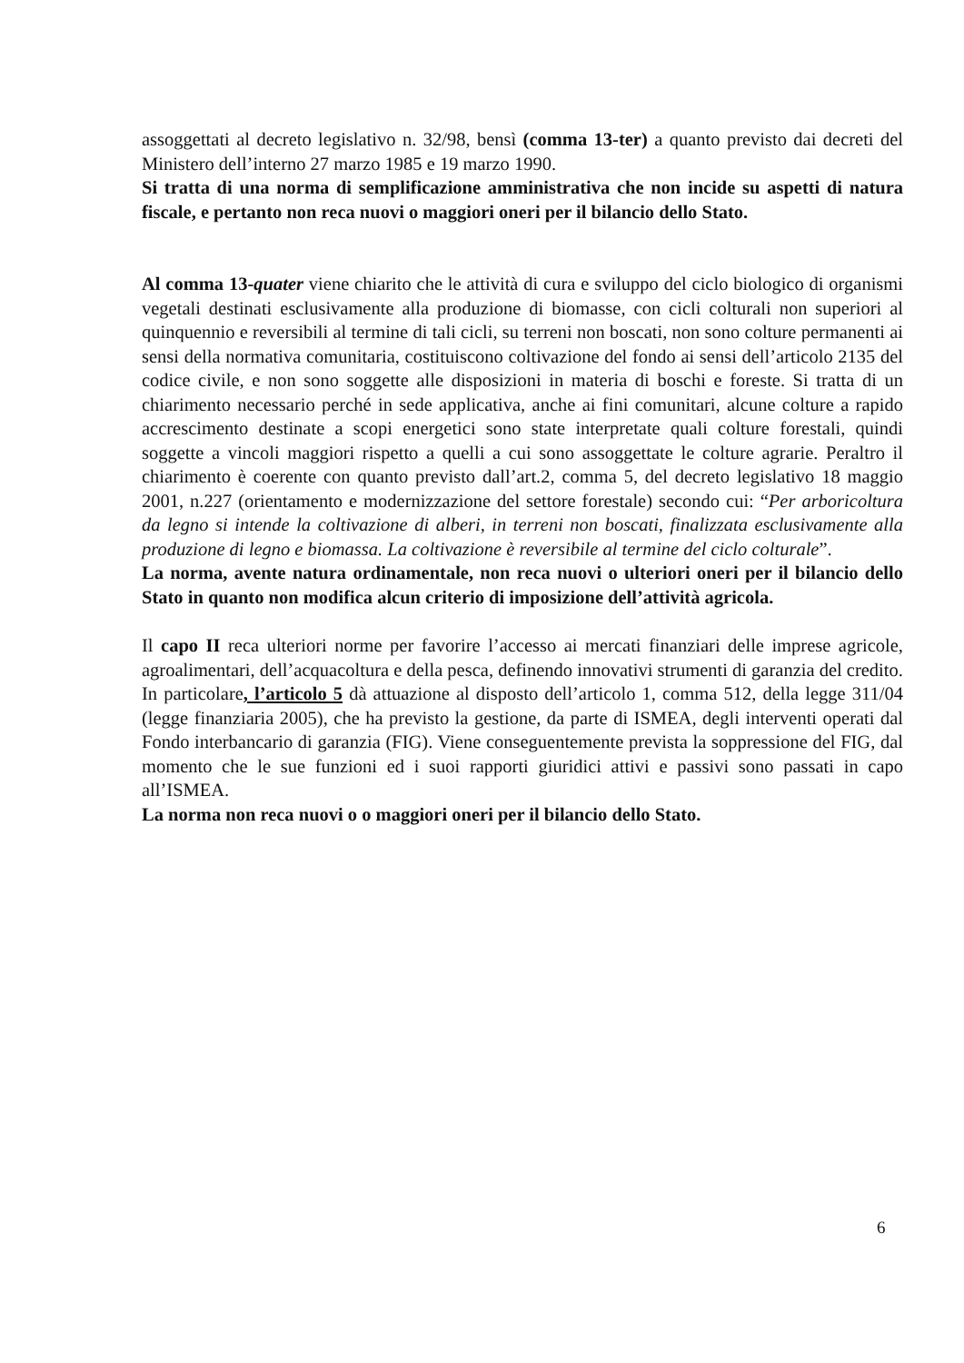assoggettati al decreto legislativo n. 32/98, bensì (comma 13-ter) a quanto previsto dai decreti del Ministero dell’interno 27 marzo 1985 e 19 marzo 1990.
Si tratta di una norma di semplificazione amministrativa che non incide su aspetti di natura fiscale, e pertanto non reca nuovi o maggiori oneri per il bilancio dello Stato.
Al comma 13-quater viene chiarito che le attività di cura e sviluppo del ciclo biologico di organismi vegetali destinati esclusivamente alla produzione di biomasse, con cicli colturali non superiori al quinquennio e reversibili al termine di tali cicli, su terreni non boscati, non sono colture permanenti ai sensi della normativa comunitaria, costituiscono coltivazione del fondo ai sensi dell’articolo 2135 del codice civile, e non sono soggette alle disposizioni in materia di boschi e foreste. Si tratta di un chiarimento necessario perché in sede applicativa, anche ai fini comunitari, alcune colture a rapido accrescimento destinate a scopi energetici sono state interpretate quali colture forestali, quindi soggette a vincoli maggiori rispetto a quelli a cui sono assoggettate le colture agrarie. Peraltro il chiarimento è coerente con quanto previsto dall’art.2, comma 5, del decreto legislativo 18 maggio 2001, n.227 (orientamento e modernizzazione del settore forestale) secondo cui: “Per arboricoltura da legno si intende la coltivazione di alberi, in terreni non boscati, finalizzata esclusivamente alla produzione di legno e biomassa. La coltivazione è reversibile al termine del ciclo colturale”.
La norma, avente natura ordinamentale, non reca nuovi o ulteriori oneri per il bilancio dello Stato in quanto non modifica alcun criterio di imposizione dell’attività agricola.
Il capo II reca ulteriori norme per favorire l’accesso ai mercati finanziari delle imprese agricole, agroalimentari, dell’acquacoltura e della pesca, definendo innovativi strumenti di garanzia del credito.
In particolare, l’articolo 5 dà attuazione al disposto dell’articolo 1, comma 512, della legge 311/04 (legge finanziaria 2005), che ha previsto la gestione, da parte di ISMEA, degli interventi operati dal Fondo interbancario di garanzia (FIG). Viene conseguentemente prevista la soppressione del FIG, dal momento che le sue funzioni ed i suoi rapporti giuridici attivi e passivi sono passati in capo all’ISMEA.
La norma non reca nuovi o o maggiori oneri per il bilancio dello Stato.
6